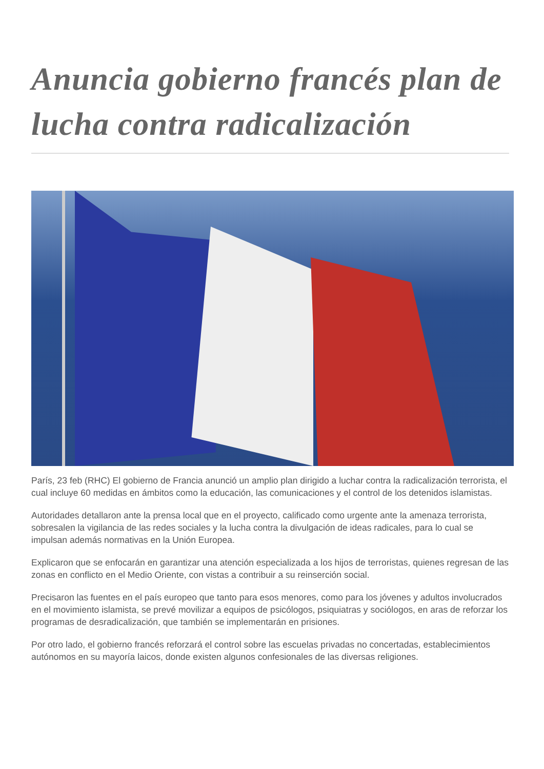Anuncia gobierno francés plan de lucha contra radicalización
París, 23 feb (RHC) El gobierno de Francia anunció un amplio plan dirigido a luchar contra la radicalización terrorista, el cual incluye 60 medidas en ámbitos como la educación, las comunicaciones y el control de los detenidos islamistas.
Autoridades detallaron ante la prensa local que en el proyecto, calificado como urgente ante la amenaza terrorista, sobresalen la vigilancia de las redes sociales y la lucha contra la divulgación de ideas radicales, para lo cual se impulsan además normativas en la Unión Europea.
Explicaron que se enfocarán en garantizar una atención especializada a los hijos de terroristas, quienes regresan de las zonas en conflicto en el Medio Oriente, con vistas a contribuir a su reinserción social.
Precisaron las fuentes en el país europeo que tanto para esos menores, como para los jóvenes y adultos involucrados en el movimiento islamista, se prevé movilizar a equipos de psicólogos, psiquiatras y sociólogos, en aras de reforzar los programas de desradicalización, que también se implementarán en prisiones.
Por otro lado, el gobierno francés reforzará el control sobre las escuelas privadas no concertadas, establecimientos autónomos en su mayoría laicos, donde existen algunos confesionales de las diversas religiones.